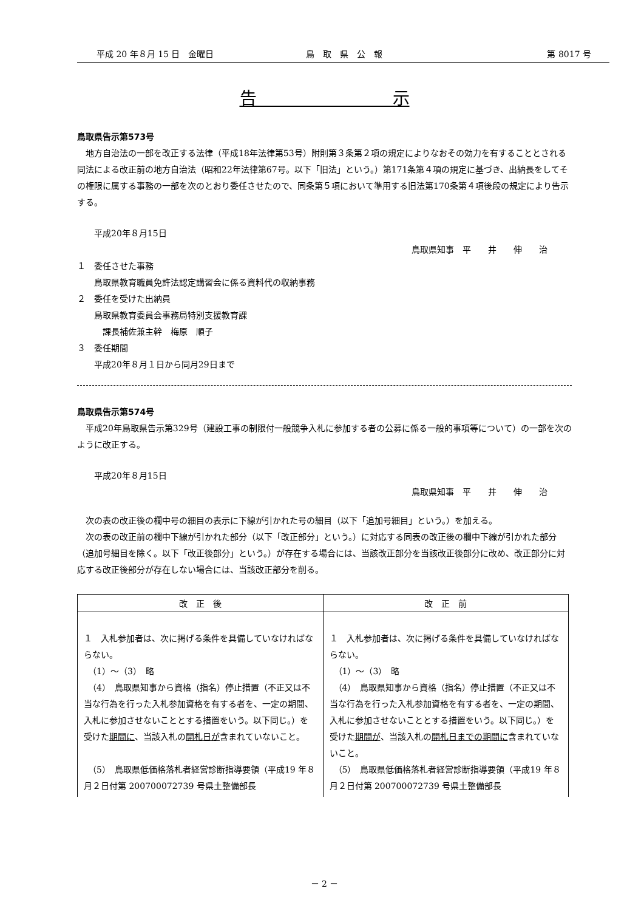平成 20 年８月 15 日　金曜日 鳥　取　県　公　報 第 8017 号
告　　　　　　　　示
鳥取県告示第573号
　地方自治法の一部を改正する法律（平成18年法律第53号）附則第３条第２項の規定によりなおその効力を有することとされる同法による改正前の地方自治法（昭和22年法律第67号。以下「旧法」という。）第171条第４項の規定に基づき、出納長をしてその権限に属する事務の一部を次のとおり委任させたので、同条第５項において準用する旧法第170条第４項後段の規定により告示する。
　　平成20年８月15日
鳥取県知事　平　　井　　伸　　治
１　委任させた事務
　　鳥取県教育職員免許法認定講習会に係る資料代の収納事務
２　委任を受けた出納員
　　鳥取県教育委員会事務局特別支援教育課
　　　課長補佐兼主幹　梅原　順子
３　委任期間
　　平成20年８月１日から同月29日まで
鳥取県告示第574号
　平成20年鳥取県告示第329号（建設工事の制限付一般競争入札に参加する者の公募に係る一般的事項等について）の一部を次のように改正する。
　　平成20年８月15日
鳥取県知事　平　　井　　伸　　治
　次の表の改正後の欄中号の細目の表示に下線が引かれた号の細目（以下「追加号細目」という。）を加える。
　次の表の改正前の欄中下線が引かれた部分（以下「改正部分」という。）に対応する同表の改正後の欄中下線が引かれた部分（追加号細目を除く。以下「改正後部分」という。）が存在する場合には、当該改正部分を当該改正後部分に改め、改正部分に対応する改正後部分が存在しない場合には、当該改正部分を削る。
| 改 正 後 | 改 正 前 |
| --- | --- |
| １ 入札参加者は、次に掲げる条件を具備していなければならない。 （1）～（3） 略 （4） 鳥取県知事から資格（指名）停止措置（不正又は不当な行為を行った入札参加資格を有する者を、一定の期間、入札に参加させないこととする措置をいう。以下同じ。）を受けた 期間に 、当該入札の 開札日が 含まれていないこと。 （5） 鳥取県低価格落札者経営診断指導要領（平成19 年８月２日付第 200700072739 号県土整備部長 | １ 入札参加者は、次に掲げる条件を具備していなければならない。 （1）～（3） 略 （4） 鳥取県知事から資格（指名）停止措置（不正又は不当な行為を行った入札参加資格を有する者を、一定の期間、入札に参加させないこととする措置をいう。以下同じ。）を受けた 期間が 、当該入札の 開札日までの期間に 含まれていないこと。 （5） 鳥取県低価格落札者経営診断指導要領（平成19 年８月２日付第 200700072739 号県土整備部長 |
－ 2 －